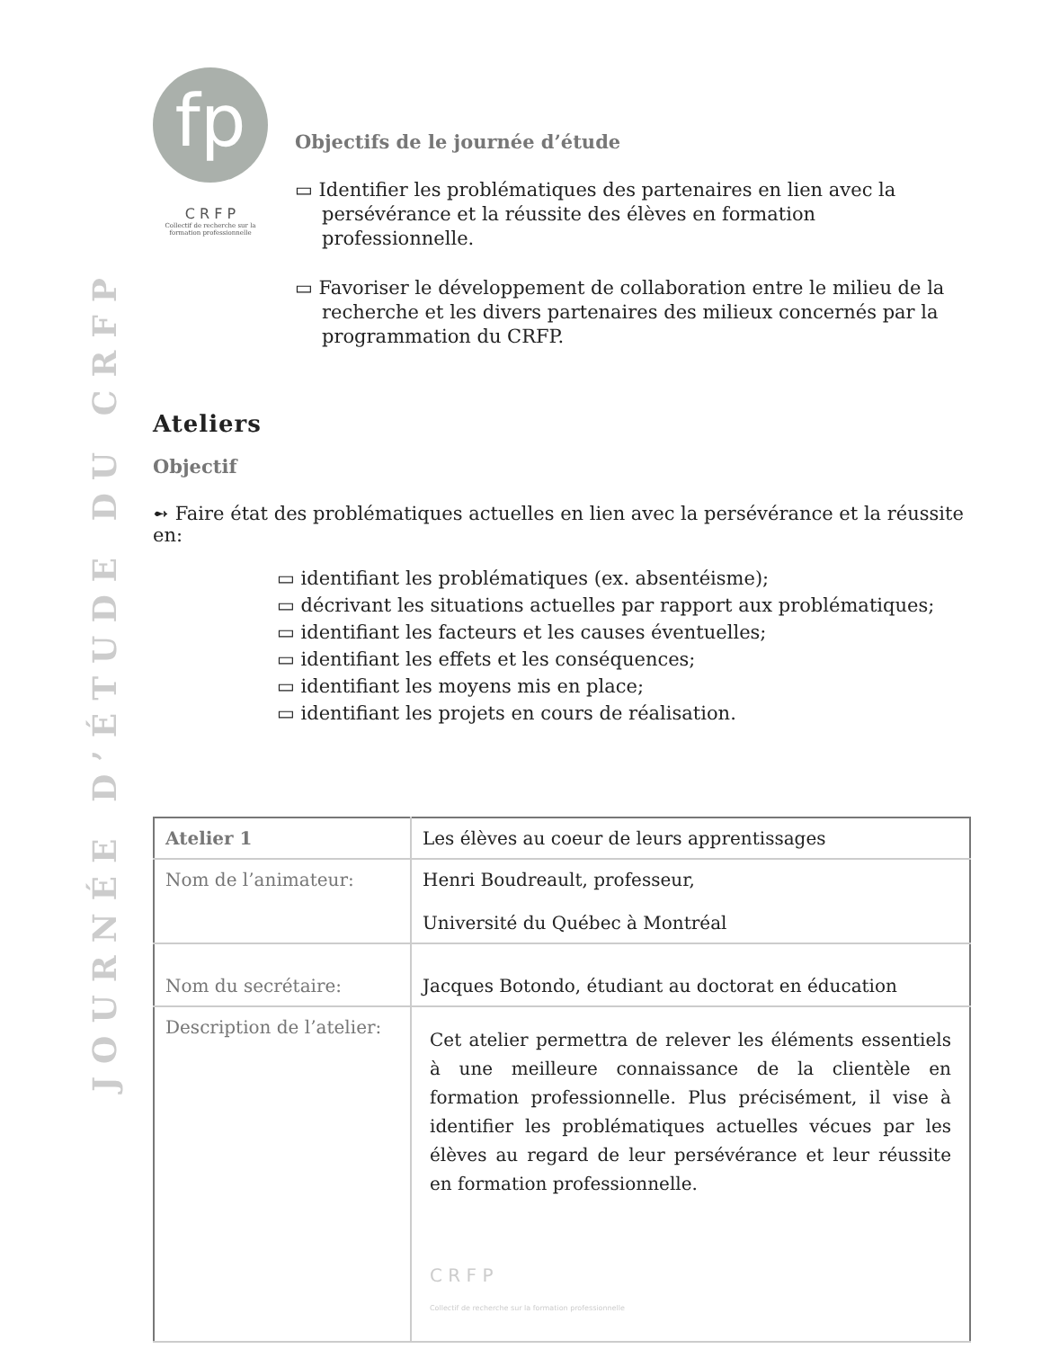JOURNÉE D’ÉTUDE DU CRFP
fp
C R F P
Collectif de recherche sur la formation professionnelle
Objectifs de le journée d’étude
▭ Identifier les problématiques des partenaires en lien avec la persévérance et la réussite des élèves en formation professionnelle.
▭ Favoriser le développement de collaboration entre le milieu de la recherche et les divers partenaires des milieux concernés par la programmation du CRFP.
Ateliers
Objectif
➻ Faire état des problématiques actuelles en lien avec la persévérance et la réussite en:
▭ identifiant les problématiques (ex. absentéisme);
▭ décrivant les situations actuelles par rapport aux problématiques;
▭ identifiant les facteurs et les causes éventuelles;
▭ identifiant les effets et les conséquences;
▭ identifiant les moyens mis en place;
▭ identifiant les projets en cours de réalisation.
| Atelier 1 | Les élèves au coeur de leurs apprentissages |
| Nom de l’animateur: | Henri Boudreault, professeur, Université du Québec à Montréal |
| Nom du secrétaire: | Jacques Botondo, étudiant au doctorat en éducation |
| Description de l’atelier: | Cet atelier permettra de relever les éléments essentiels à une meilleure connaissance de la clientèle en formation professionnelle. Plus précisément, il vise à identifier les problématiques actuelles vécues par les élèves au regard de leur persévérance et leur réussite en formation professionnelle. C R F P Collectif de recherche sur la formation professionnelle |